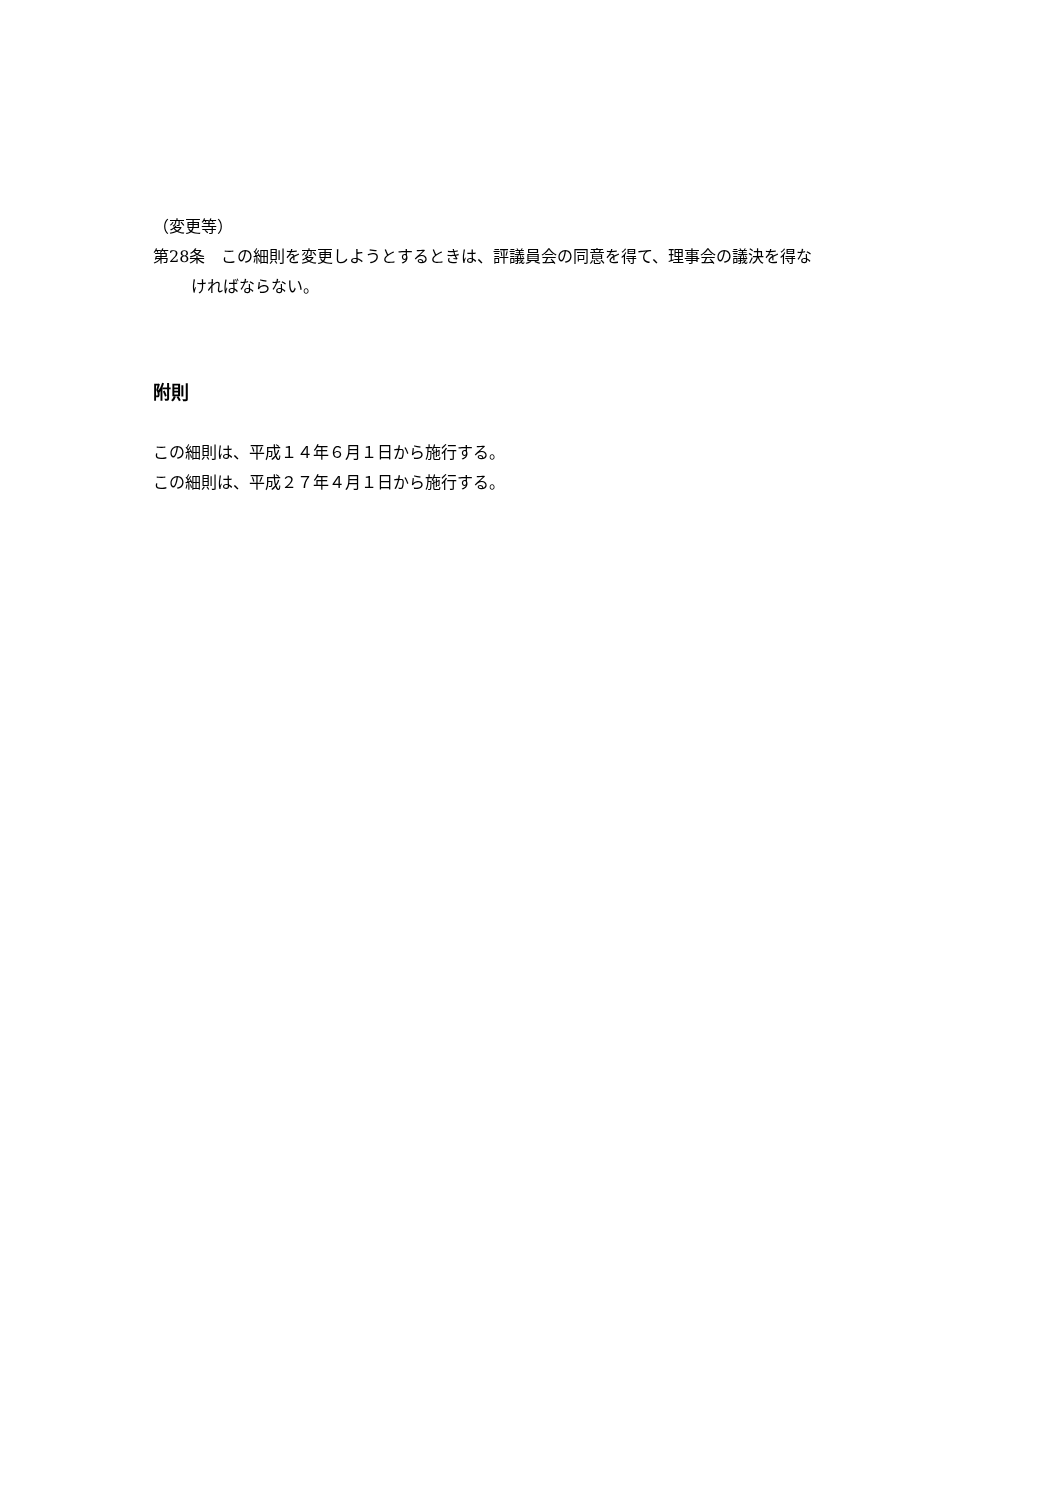（変更等）
第28条　この細則を変更しようとするときは、評議員会の同意を得て、理事会の議決を得な
ければならない。
附則
この細則は、平成１４年６月１日から施行する。
この細則は、平成２７年４月１日から施行する。